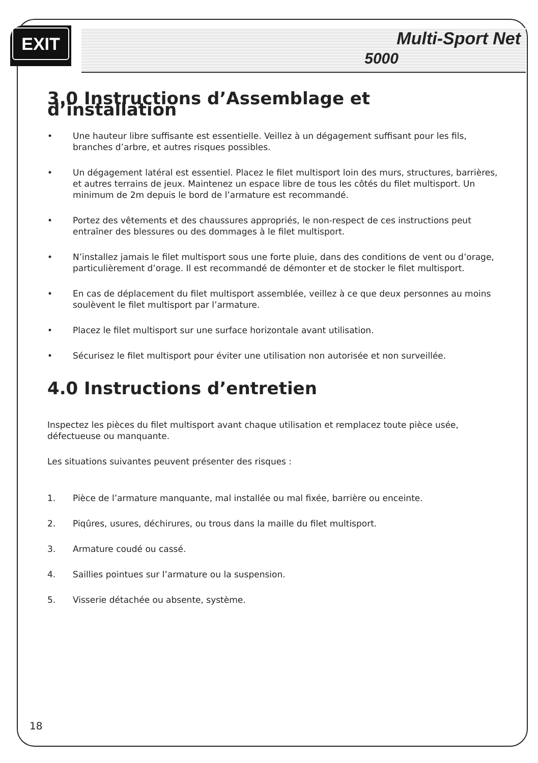EXIT
Multi-Sport Net
5000
3.0 Instructions d’Assemblage et d’installation
• Une hauteur libre suffisante est essentielle. Veillez à un dégagement suffisant pour les fils, branches d’arbre, et autres risques possibles.
• Un dégagement latéral est essentiel. Placez le filet multisport loin des murs, structures, barrières, et autres terrains de jeux. Maintenez un espace libre de tous les côtés du filet multisport. Un minimum de 2m depuis le bord de l’armature est recommandé.
• Portez des vêtements et des chaussures appropriés, le non-respect de ces instructions peut entraîner des blessures ou des dommages à le filet multisport.
• N’installez jamais le filet multisport sous une forte pluie, dans des conditions de vent ou d’orage, particulièrement d’orage. Il est recommandé de démonter et de stocker le filet multisport.
• En cas de déplacement du filet multisport assemblée, veillez à ce que deux personnes au moins soulèvent le filet multisport par l’armature.
• Placez le filet multisport sur une surface horizontale avant utilisation.
• Sécurisez le filet multisport pour éviter une utilisation non autorisée et non surveillée.
4.0 Instructions d’entretien
Inspectez les pièces du filet multisport avant chaque utilisation et remplacez toute pièce usée, défectueuse ou manquante.
Les situations suivantes peuvent présenter des risques :
1. Pièce de l’armature manquante, mal installée ou mal fixée, barrière ou enceinte.
2. Piqûres, usures, déchirures, ou trous dans la maille du filet multisport.
3. Armature coudé ou cassé.
4. Saillies pointues sur l’armature ou la suspension.
5. Visserie détachée ou absente, système.
18